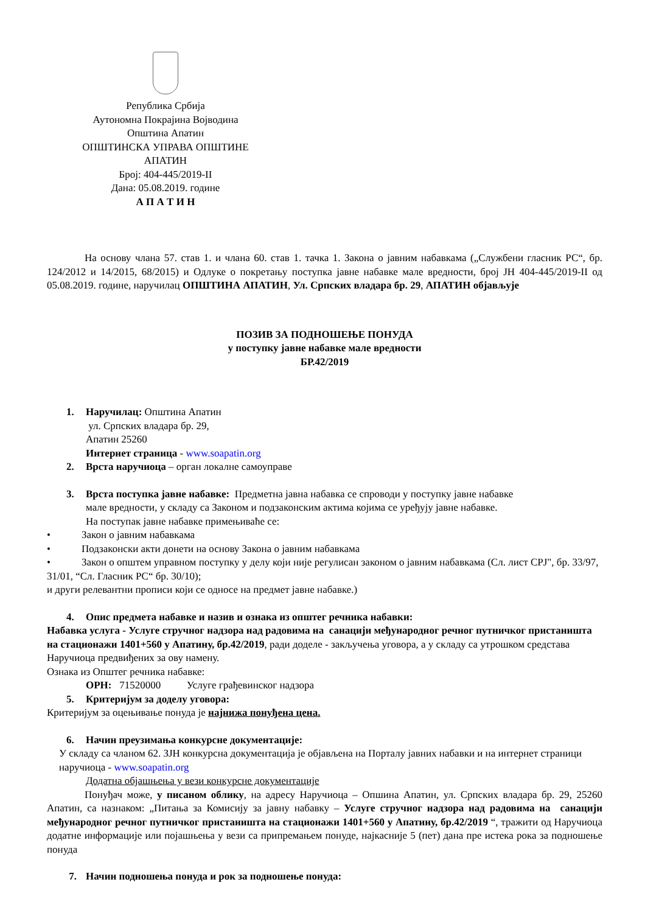Република Србија
Аутономна Покрајина Војводина
Општина Апатин
ОПШТИНСКА УПРАВА ОПШТИНЕ АПАТИН
Број: 404-445/2019-II
Дана: 05.08.2019. године
А П А Т И Н
На основу члана 57. став 1. и члана 60. став 1. тачка 1. Закона о јавним набавкама („Службени гласник РС“, бр. 124/2012 и 14/2015, 68/2015) и Одлуке о покретању поступка јавне набавке мале вредности, број ЈН 404-445/2019-II од 05.08.2019. године, наручилац ОПШТИНА АПАТИН, Ул. Српских владара бр. 29, АПАТИН објављује
ПОЗИВ ЗА ПОДНОШЕЊЕ ПОНУДА
у поступку јавне набавке мале вредности
БР.42/2019
1. Наручилац: Општина Апатин
ул. Српских владара бр. 29,
Апатин 25260
Интернет страница - www.soapatin.org
2. Врста наручиоца – орган локалне самоуправе
3. Врста поступка јавне набавке: Предметна јавна набавка се спроводи у поступку јавне набавке
мале вредности, у складу са Законом и подзаконским актима којима се уређују јавне набавке.
На поступак јавне набавке примењиваће се:
• Закон о јавним набавкама
• Подзаконски акти донети на основу Закона о јавним набавкама
• Закон о општем управном поступку у делу који није регулисан законом о јавним набавкама (Сл. лист СРЈ", бр. 33/97, 31/01, “Сл. Гласник РС“ бр. 30/10);
и други релевантни прописи који се односе на предмет јавне набавке.)
4. Опис предмета набавке и назив и ознака из општег речника набавки:
Набавка услуга - Услуге стручног надзора над радовима на санацији међународног речног путничког пристаништа на стационажи 1401+560 у Апатину, бр.42/2019, ради доделе - закључења уговора, а у складу са утрошком средстава Наручиоца предвиђених за ову намену.
Ознака из Општег речника набавке:
ОРН: 71520000 Услуге грађевинског надзора
5. Критеријум за доделу уговора:
Критеријум за оцењивање понуда је најнижа понуђена цена.
6. Начин преузимања конкурсне документације:
У складу са чланом 62. ЗЈН конкурсна документација је објављена на Порталу јавних набавки и на интернет страници наручиоца - www.soapatin.org
Додатна објашњења у вези конкурсне документације
Понуђач може, у писаном облику, на адресу Наручиоца – Опшина Апатин, ул. Српских владара бр. 29, 25260 Апатин, са назнаком: „Питања за Комисију за јавну набавку – Услуге стручног надзора над радовима на санацији међународног речног путничког пристаништа на стационажи 1401+560 у Апатину, бр.42/2019 “, тражити од Наручиоца додатне информације или појашњења у вези са припремањем понуде, најкасније 5 (пет) дана пре истека рока за подношење понуда
7. Начин подношења понуда и рок за подношење понуда: